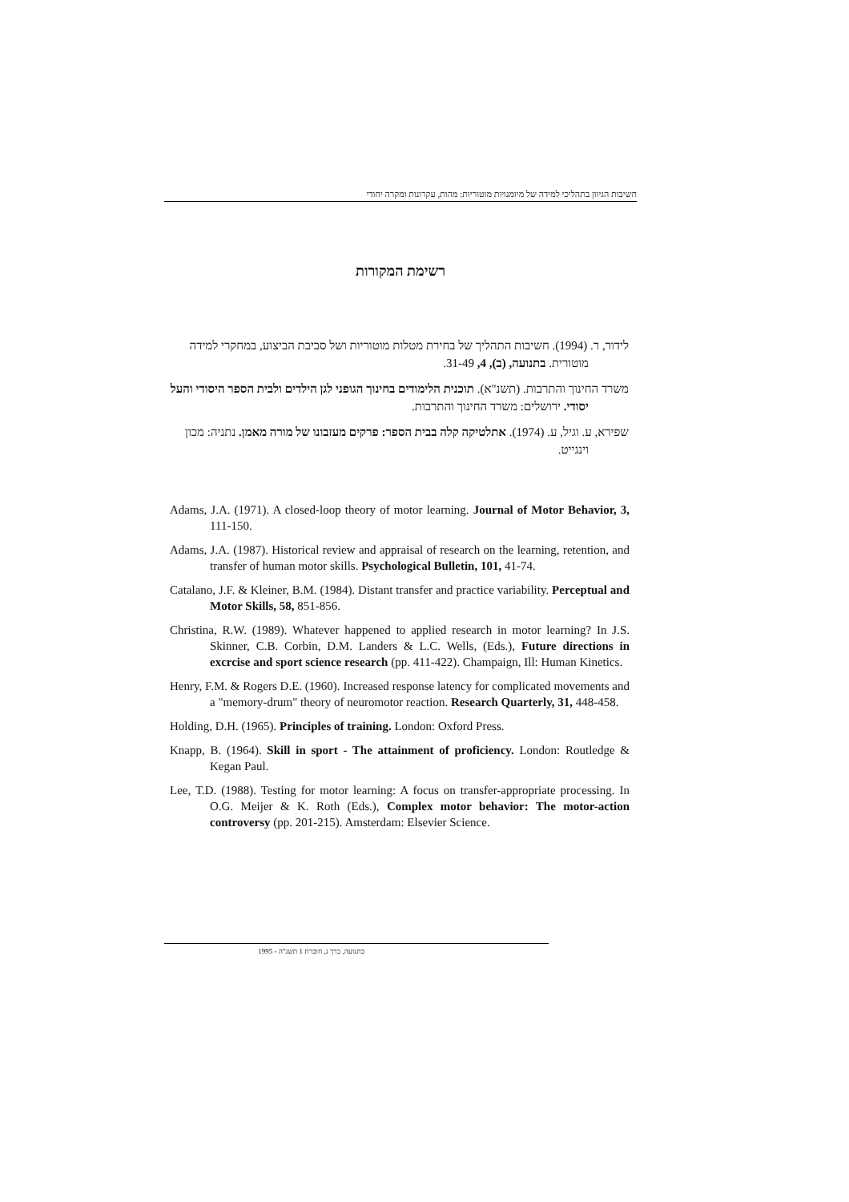חשיבות הגיוון בתהליכי למידה של מיומנויות מוטוריות: מהות, עקרונות ומקרה יחודי
רשימת המקורות
לידור, ר. (1994). חשיבות התהליך של בחירת מטלות מוטוריות ושל סביבת הביצוע, במחקרי למידה מוטורית. בתנועה, (ב), 4, 31-49.
משרד החינוך והתרבות. (תשנ"א). תוכנית הלימודים בחינוך הגופני לגן הילדים ולבית הספר היסודי והעל יסודי. ירושלים: משרד החינוך והתרבות.
שפירא, ע. וגיל, ע. (1974). אתלטיקה קלה בבית הספר: פרקים מעזבונו של מורה מאמן. נתניה: מכון וינגייט.
Adams, J.A. (1971). A closed-loop theory of motor learning. Journal of Motor Behavior, 3, 111-150.
Adams, J.A. (1987). Historical review and appraisal of research on the learning, retention, and transfer of human motor skills. Psychological Bulletin, 101, 41-74.
Catalano, J.F. & Kleiner, B.M. (1984). Distant transfer and practice variability. Perceptual and Motor Skills, 58, 851-856.
Christina, R.W. (1989). Whatever happened to applied research in motor learning? In J.S. Skinner, C.B. Corbin, D.M. Landers & L.C. Wells, (Eds.), Future directions in excrcise and sport science research (pp. 411-422). Champaign, Ill: Human Kinetics.
Henry, F.M. & Rogers D.E. (1960). Increased response latency for complicated movements and a "memory-drum" theory of neuromotor reaction. Research Quarterly, 31, 448-458.
Holding, D.H. (1965). Principles of training. London: Oxford Press.
Knapp, B. (1964). Skill in sport - The attainment of proficiency. London: Routledge & Kegan Paul.
Lee, T.D. (1988). Testing for motor learning: A focus on transfer-appropriate processing. In O.G. Meijer & K. Roth (Eds.), Complex motor behavior: The motor-action controversy (pp. 201-215). Amsterdam: Elsevier Science.
בתנועה, כרך ג, חוברת 1 תשנ"ה - 1995